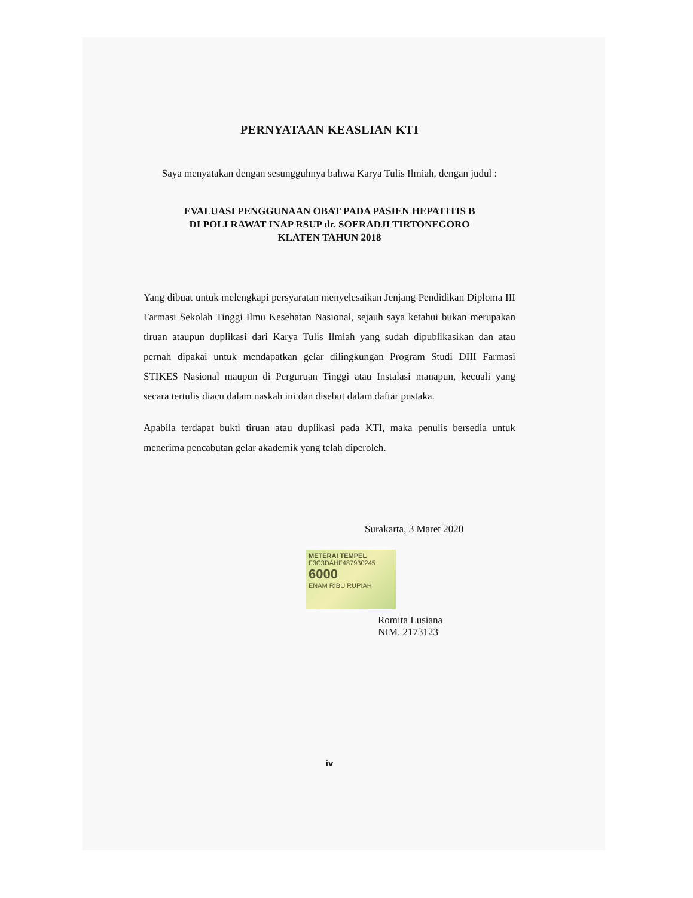PERNYATAAN KEASLIAN KTI
Saya menyatakan dengan sesungguhnya bahwa Karya Tulis Ilmiah, dengan judul :
EVALUASI PENGGUNAAN OBAT PADA PASIEN HEPATITIS B
DI POLI RAWAT INAP RSUP dr. SOERADJI TIRTONEGORO
KLATEN TAHUN 2018
Yang dibuat untuk melengkapi persyaratan menyelesaikan Jenjang Pendidikan Diploma III Farmasi Sekolah Tinggi Ilmu Kesehatan Nasional, sejauh saya ketahui bukan merupakan tiruan ataupun duplikasi dari Karya Tulis Ilmiah yang sudah dipublikasikan dan atau pernah dipakai untuk mendapatkan gelar dilingkungan Program Studi DIII Farmasi STIKES Nasional maupun di Perguruan Tinggi atau Instalasi manapun, kecuali yang secara tertulis diacu dalam naskah ini dan disebut dalam daftar pustaka.
Apabila terdapat bukti tiruan atau duplikasi pada KTI, maka penulis bersedia untuk menerima pencabutan gelar akademik yang telah diperoleh.
Surakarta, 3 Maret 2020
METERAI TEMPEL
F3C3DAHF487930245
6000
ENAM RIBU RUPIAH
Romita Lusiana
NIM. 2173123
iv